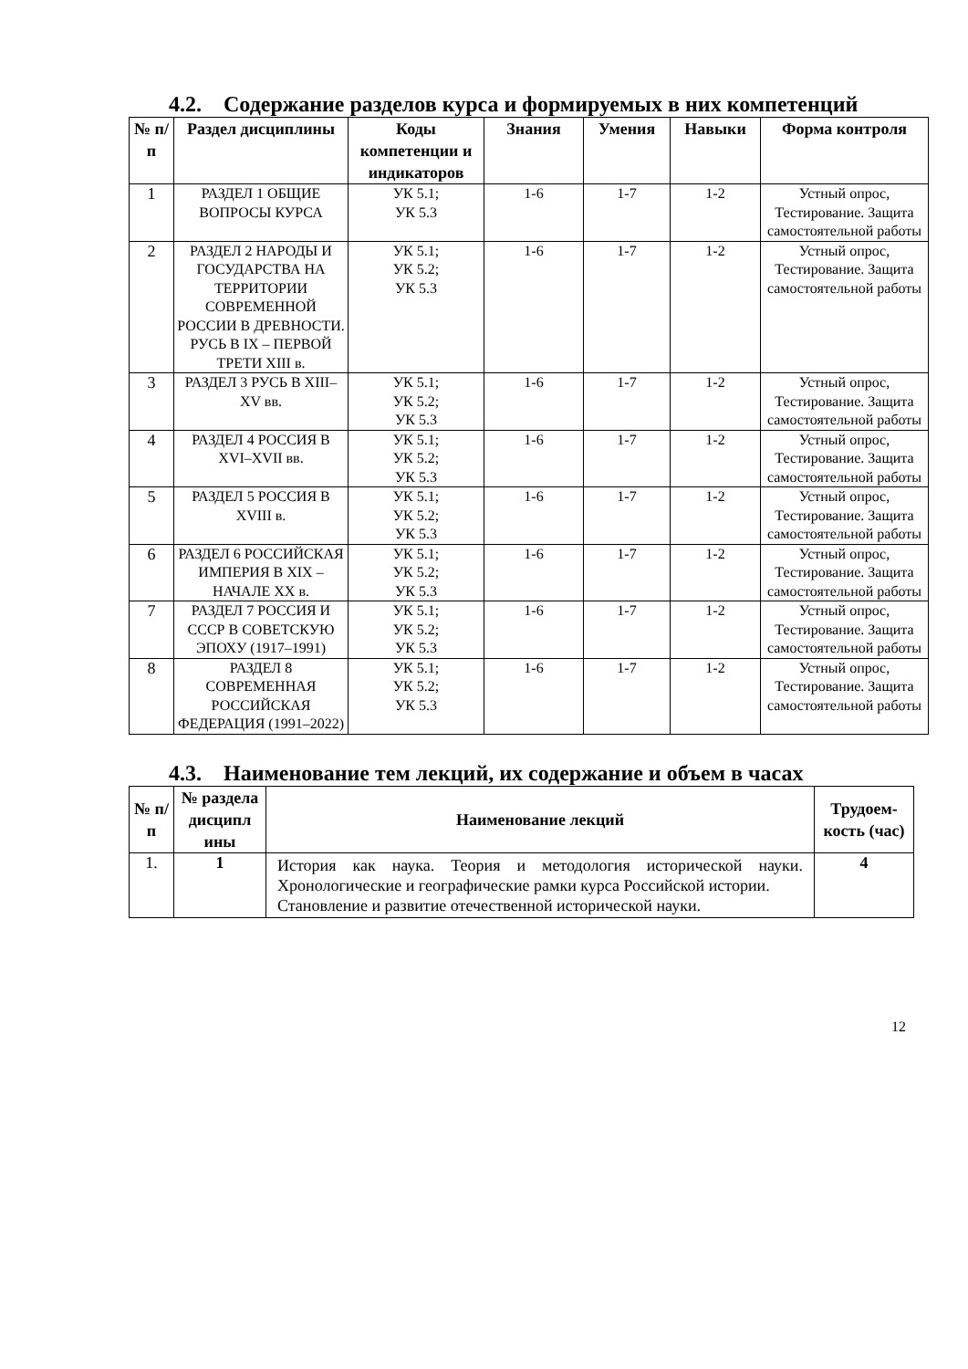4.2. Содержание разделов курса и формируемых в них компетенций
| № п/п | Раздел дисциплины | Коды компетенции и индикаторов | Знания | Умения | Навыки | Форма контроля |
| --- | --- | --- | --- | --- | --- | --- |
| 1 | РАЗДЕЛ 1 ОБЩИЕ ВОПРОСЫ КУРСА | УК 5.1; УК 5.3 | 1-6 | 1-7 | 1-2 | Устный опрос, Тестирование. Защита самостоятельной работы |
| 2 | РАЗДЕЛ 2 НАРОДЫ И ГОСУДАРСТВА НА ТЕРРИТОРИИ СОВРЕМЕННОЙ РОССИИ В ДРЕВНОСТИ. РУСЬ В IX – ПЕРВОЙ ТРЕТИ XIII в. | УК 5.1; УК 5.2; УК 5.3 | 1-6 | 1-7 | 1-2 | Устный опрос, Тестирование. Защита самостоятельной работы |
| 3 | РАЗДЕЛ 3 РУСЬ В XIII–XV вв. | УК 5.1; УК 5.2; УК 5.3 | 1-6 | 1-7 | 1-2 | Устный опрос, Тестирование. Защита самостоятельной работы |
| 4 | РАЗДЕЛ 4 РОССИЯ В XVI–XVII вв. | УК 5.1; УК 5.2; УК 5.3 | 1-6 | 1-7 | 1-2 | Устный опрос, Тестирование. Защита самостоятельной работы |
| 5 | РАЗДЕЛ 5 РОССИЯ В XVIII в. | УК 5.1; УК 5.2; УК 5.3 | 1-6 | 1-7 | 1-2 | Устный опрос, Тестирование. Защита самостоятельной работы |
| 6 | РАЗДЕЛ 6 РОССИЙСКАЯ ИМПЕРИЯ В XIX – НАЧАЛЕ XX в. | УК 5.1; УК 5.2; УК 5.3 | 1-6 | 1-7 | 1-2 | Устный опрос, Тестирование. Защита самостоятельной работы |
| 7 | РАЗДЕЛ 7 РОССИЯ И СССР В СОВЕТСКУЮ ЭПОХУ (1917–1991) | УК 5.1; УК 5.2; УК 5.3 | 1-6 | 1-7 | 1-2 | Устный опрос, Тестирование. Защита самостоятельной работы |
| 8 | РАЗДЕЛ 8 СОВРЕМЕННАЯ РОССИЙСКАЯ ФЕДЕРАЦИЯ (1991–2022) | УК 5.1; УК 5.2; УК 5.3 | 1-6 | 1-7 | 1-2 | Устный опрос, Тестирование. Защита самостоятельной работы |
4.3. Наименование тем лекций, их содержание и объем в часах
| № п/ п | № раздела дисципл ины | Наименование лекций | Трудоем-кость (час) |
| --- | --- | --- | --- |
| 1. | 1 | История как наука. Теория и методология исторической науки. Хронологические и географические рамки курса Российской истории. Становление и развитие отечественной исторической науки. | 4 |
12